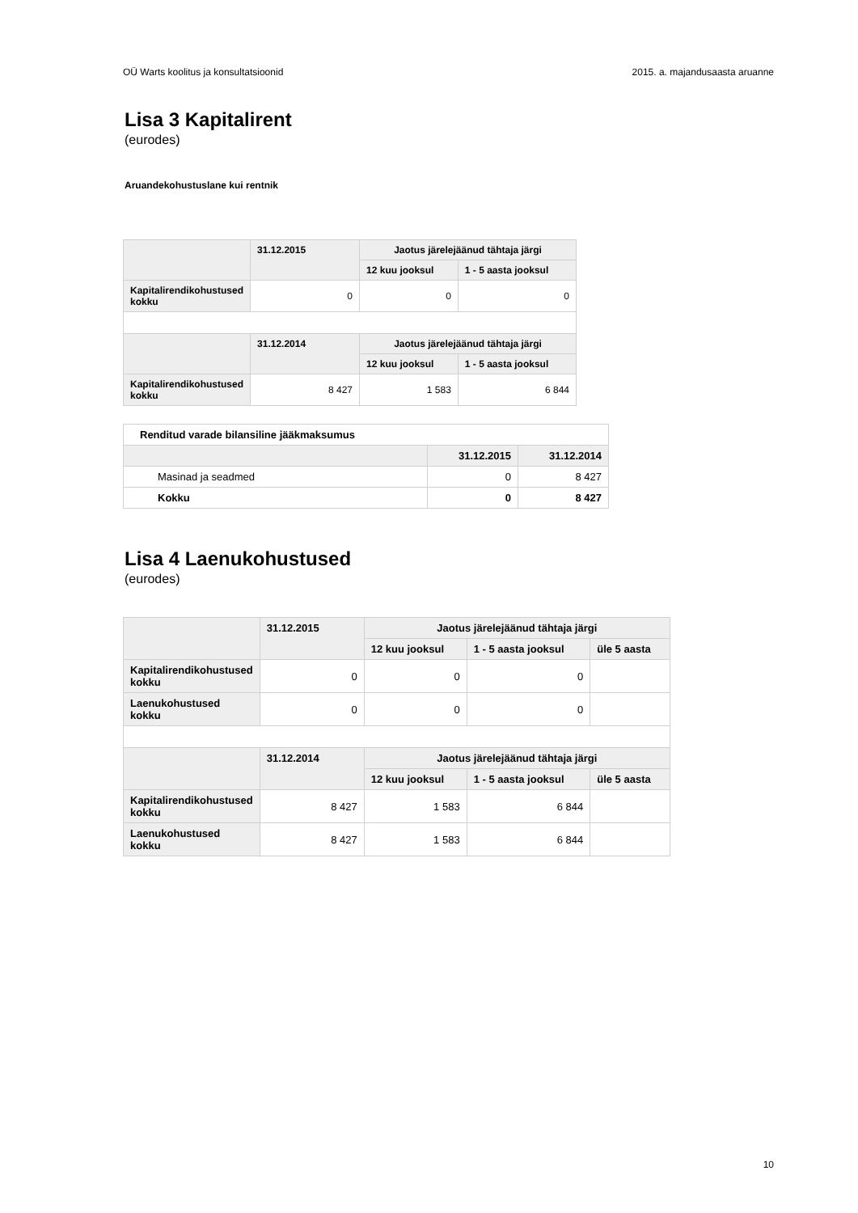OÜ Warts koolitus ja konsultatsioonid 2015. a. majandusaasta aruanne
Lisa 3 Kapitalirent
(eurodes)
Aruandekohustuslane kui rentnik
| | 31.12.2015 | Jaotus järelejäänud tähtaja järgi | |
| --- | --- | --- | --- |
| | | 12 kuu jooksul | 1 - 5 aasta jooksul |
| Kapitalirendikohustused kokku | 0 | 0 | 0 |
| | 31.12.2014 | Jaotus järelejäänud tähtaja järgi | |
| | | 12 kuu jooksul | 1 - 5 aasta jooksul |
| Kapitalirendikohustused kokku | 8 427 | 1 583 | 6 844 |
| Renditud varade bilansiline jääkmaksumus | | |
| | 31.12.2015 | 31.12.2014 |
| Masinad ja seadmed | 0 | 8 427 |
| Kokku | 0 | 8 427 |
Lisa 4 Laenukohustused
(eurodes)
| | 31.12.2015 | Jaotus järelejäänud tähtaja järgi | | |
| --- | --- | --- | --- | --- |
| | | 12 kuu jooksul | 1 - 5 aasta jooksul | üle 5 aasta |
| Kapitalirendikohustused kokku | 0 | 0 | 0 | |
| Laenukohustused kokku | 0 | 0 | 0 | |
| | 31.12.2014 | Jaotus järelejäänud tähtaja järgi | | |
| | | 12 kuu jooksul | 1 - 5 aasta jooksul | üle 5 aasta |
| Kapitalirendikohustused kokku | 8 427 | 1 583 | 6 844 | |
| Laenukohustused kokku | 8 427 | 1 583 | 6 844 | |
10